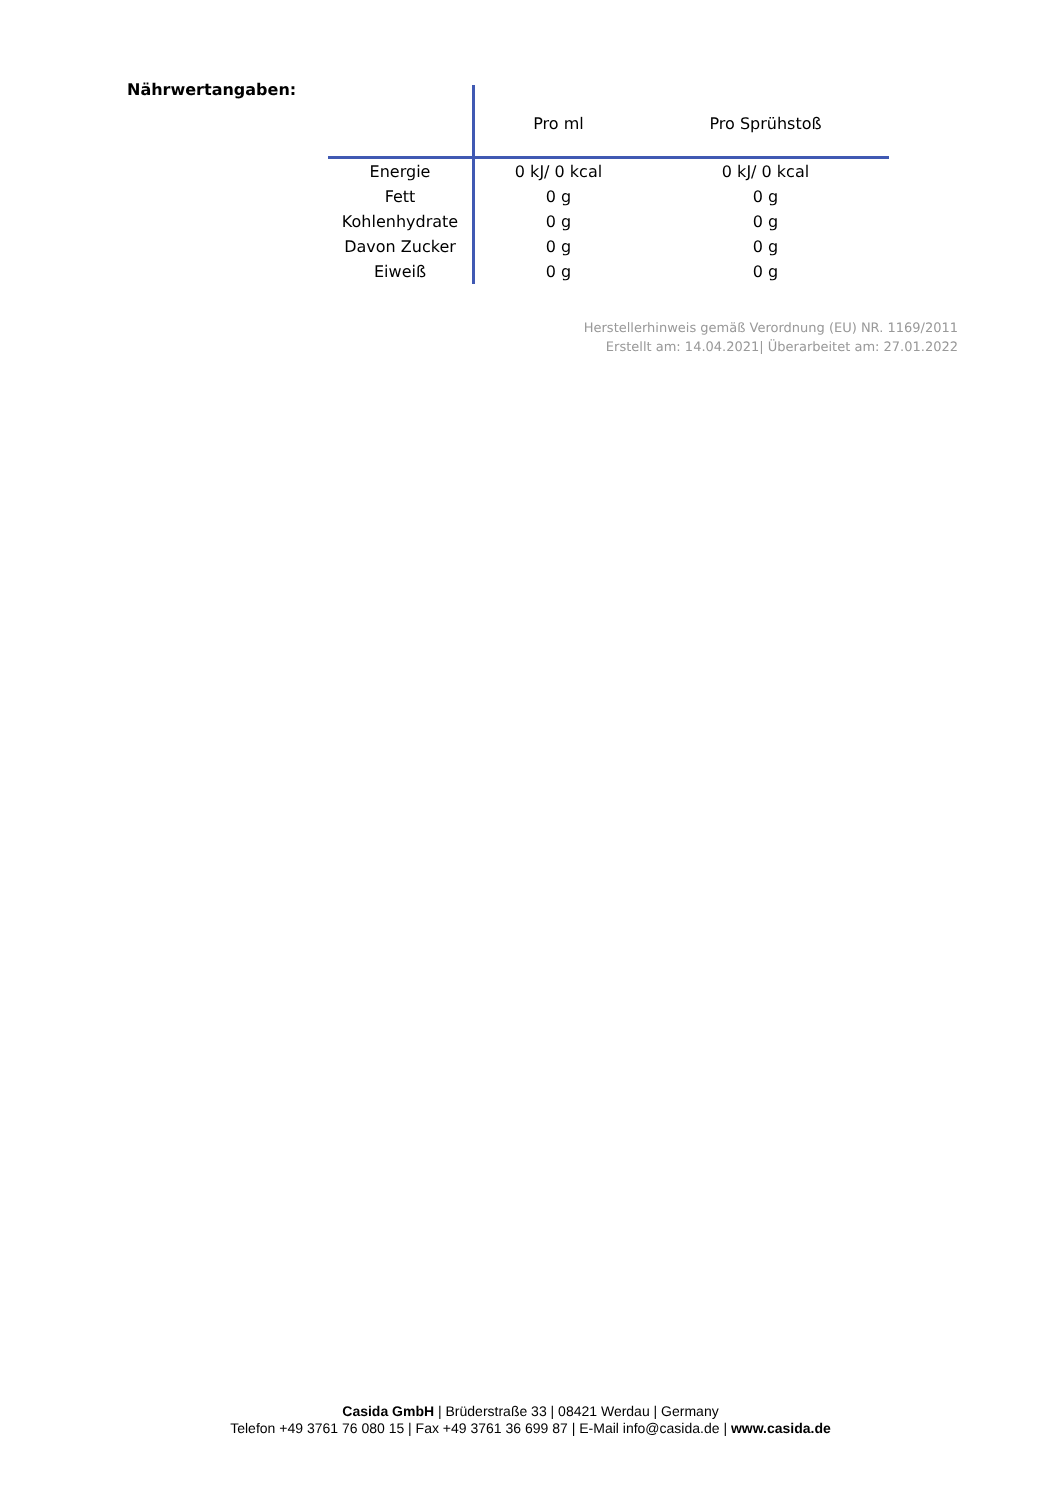Nährwertangaben:
| | Pro ml | Pro Sprühstoß |
| --- | --- | --- |
| Energie | 0 kJ/ 0 kcal | 0 kJ/ 0 kcal |
| Fett | 0 g | 0 g |
| Kohlenhydrate | 0 g | 0 g |
| Davon Zucker | 0 g | 0 g |
| Eiweiß | 0 g | 0 g |
Herstellerhinweis gemäß Verordnung (EU) NR. 1169/2011
Erstellt am: 14.04.2021| Überarbeitet am: 27.01.2022
Casida GmbH | Brüderstraße 33 | 08421 Werdau | Germany
Telefon +49 3761 76 080 15 | Fax +49 3761 36 699 87 | E-Mail info@casida.de | www.casida.de